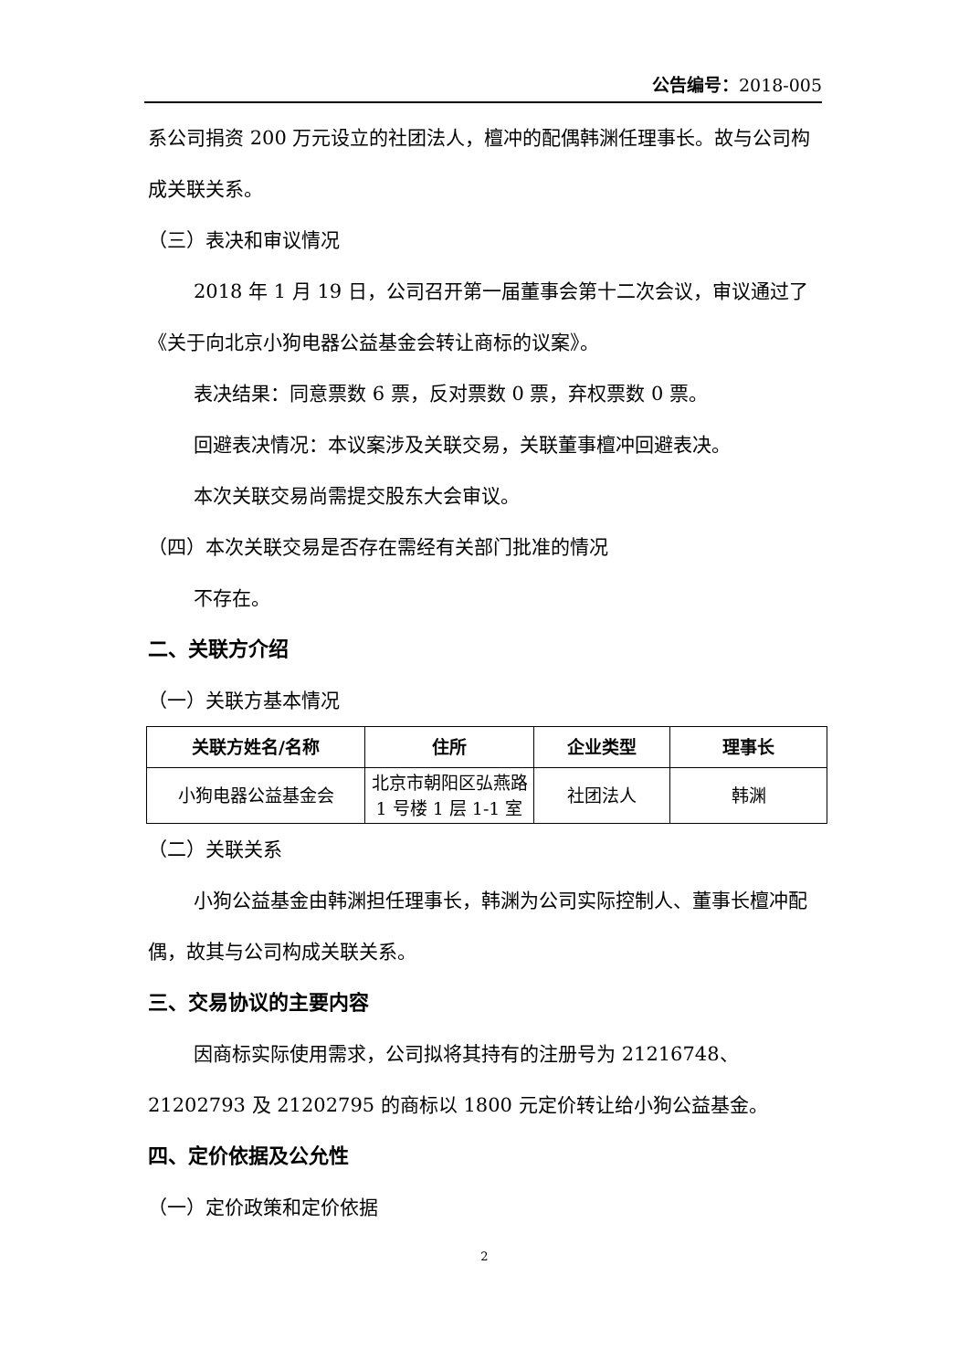公告编号：2018-005
系公司捐资 200 万元设立的社团法人，檀冲的配偶韩渊任理事长。故与公司构成关联关系。
（三）表决和审议情况
2018 年 1 月 19 日，公司召开第一届董事会第十二次会议，审议通过了《关于向北京小狗电器公益基金会转让商标的议案》。
表决结果：同意票数 6 票，反对票数 0 票，弃权票数 0 票。
回避表决情况：本议案涉及关联交易，关联董事檀冲回避表决。
本次关联交易尚需提交股东大会审议。
（四）本次关联交易是否存在需经有关部门批准的情况
不存在。
二、关联方介绍
（一）关联方基本情况
| 关联方姓名/名称 | 住所 | 企业类型 | 理事长 |
| --- | --- | --- | --- |
| 小狗电器公益基金会 | 北京市朝阳区弘燕路 1 号楼 1 层 1-1 室 | 社团法人 | 韩渊 |
（二）关联关系
小狗公益基金由韩渊担任理事长，韩渊为公司实际控制人、董事长檀冲配偶，故其与公司构成关联关系。
三、交易协议的主要内容
因商标实际使用需求，公司拟将其持有的注册号为 21216748、21202793 及 21202795 的商标以 1800 元定价转让给小狗公益基金。
四、定价依据及公允性
（一）定价政策和定价依据
2